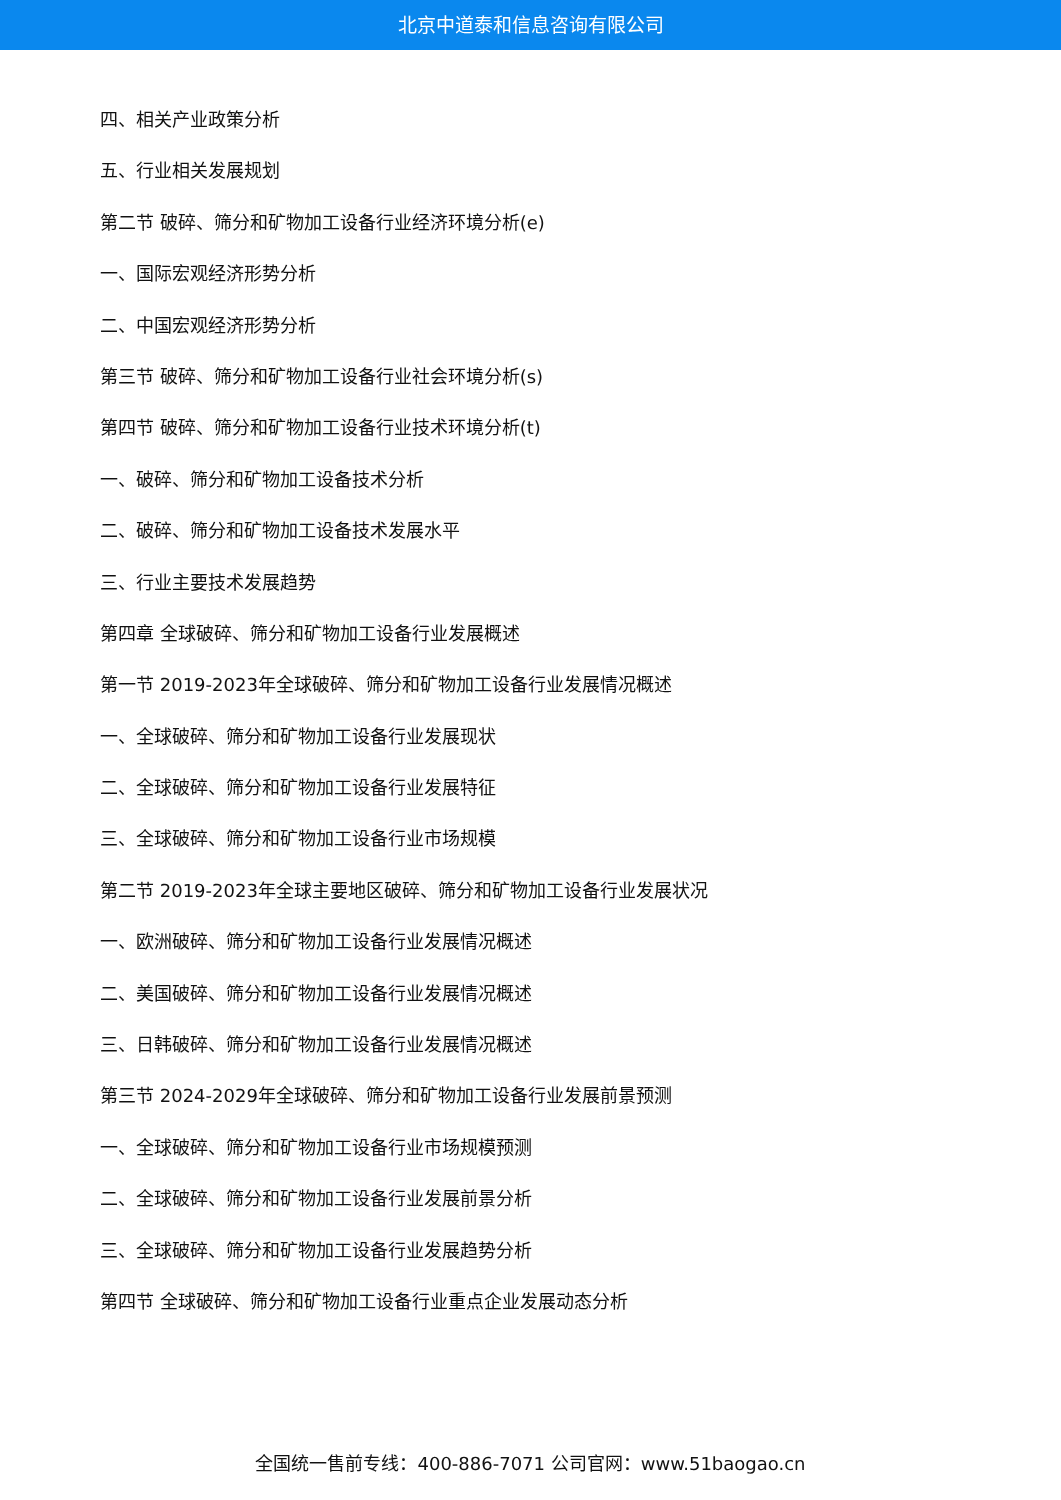北京中道泰和信息咨询有限公司
四、相关产业政策分析
五、行业相关发展规划
第二节 破碎、筛分和矿物加工设备行业经济环境分析(e)
一、国际宏观经济形势分析
二、中国宏观经济形势分析
第三节 破碎、筛分和矿物加工设备行业社会环境分析(s)
第四节 破碎、筛分和矿物加工设备行业技术环境分析(t)
一、破碎、筛分和矿物加工设备技术分析
二、破碎、筛分和矿物加工设备技术发展水平
三、行业主要技术发展趋势
第四章 全球破碎、筛分和矿物加工设备行业发展概述
第一节 2019-2023年全球破碎、筛分和矿物加工设备行业发展情况概述
一、全球破碎、筛分和矿物加工设备行业发展现状
二、全球破碎、筛分和矿物加工设备行业发展特征
三、全球破碎、筛分和矿物加工设备行业市场规模
第二节 2019-2023年全球主要地区破碎、筛分和矿物加工设备行业发展状况
一、欧洲破碎、筛分和矿物加工设备行业发展情况概述
二、美国破碎、筛分和矿物加工设备行业发展情况概述
三、日韩破碎、筛分和矿物加工设备行业发展情况概述
第三节 2024-2029年全球破碎、筛分和矿物加工设备行业发展前景预测
一、全球破碎、筛分和矿物加工设备行业市场规模预测
二、全球破碎、筛分和矿物加工设备行业发展前景分析
三、全球破碎、筛分和矿物加工设备行业发展趋势分析
第四节 全球破碎、筛分和矿物加工设备行业重点企业发展动态分析
全国统一售前专线：400-886-7071 公司官网：www.51baogao.cn